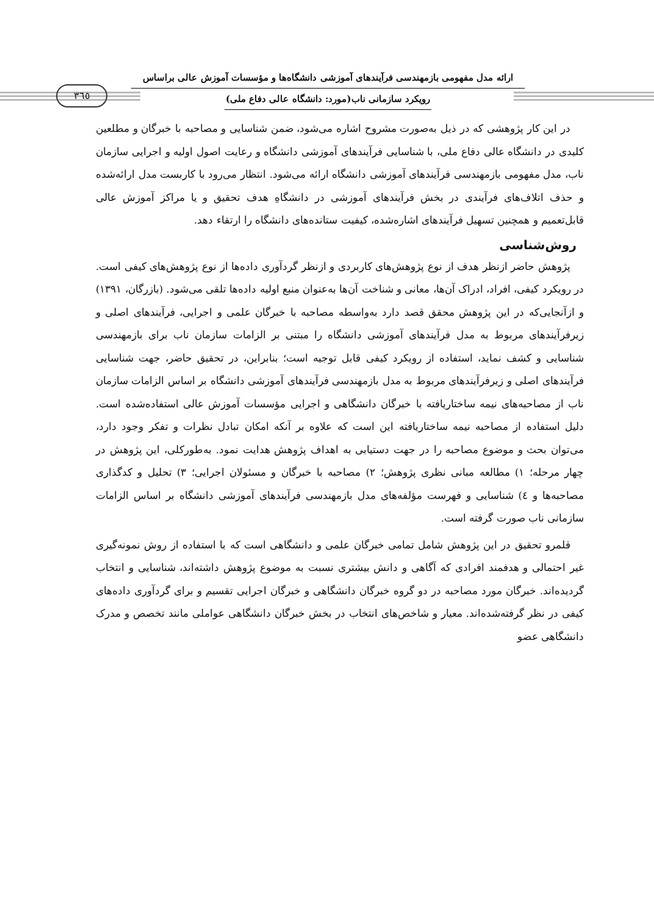ارائه مدل مفهومی بازمهندسی فرآیندهای آموزشی دانشگاه‌ها و مؤسسات آموزش عالی براساس
رویکرد سازمانی ناب(مورد: دانشگاه عالی دفاع ملی)
٣٦٥
در این کار پژوهشی که در ذیل به‌صورت مشروح اشاره می‌شود، ضمن شناسایی و مصاحبه با خبرگان و مطلعین کلیدی در دانشگاه عالی دفاع ملی، با شناسایی فرآیندهای آموزشی دانشگاه و رعایت اصول اولیه و اجرایی سازمان ناب، مدل مفهومی بازمهندسی فرآیندهای آموزشی دانشگاه ارائه می‌شود. انتظار می‌رود با کاربست مدل ارائه‌شده و حذف اتلاف‌های فرآیندی در بخش فرآیندهای آموزشی در دانشگاهِ هدف تحقیق و یا مراکز آموزش عالی قابل‌تعمیم و همچنین تسهیل فرآیندهای اشاره‌شده، کیفیت ستانده‌های دانشگاه را ارتقاء دهد.
روش‌شناسی
پژوهش حاضر ازنظر هدف از نوع پژوهش‌های کاربردی و ازنظر گردآوری داده‌ها از نوع پژوهش‌های کیفی است. در رویکرد کیفی، افراد، ادراک آن‌ها، معانی و شناخت آن‌ها به‌عنوان منبع اولیه داده‌ها تلقی می‌شود. (بازرگان، ١٣٩١) و ازآنجایی‌که در این پژوهش محقق قصد دارد به‌واسطه مصاحبه با خبرگان علمی و اجرایی، فرآیندهای اصلی و زیرفرآیندهای مربوط به مدل فرآیندهای آموزشی دانشگاه را مبتنی بر الزامات سازمان ناب برای بازمهندسی شناسایی و کشف نماید، استفاده از رویکرد کیفی قابل توجیه است؛ بنابراین، در تحقیق حاضر، جهت شناسایی فرآیندهای اصلی و زیرفرآیندهای مربوط به مدل بازمهندسی فرآیندهای آموزشی دانشگاه بر اساس الزامات سازمان ناب از مصاحبه‌های نیمه ساختاریافته با خبرگان دانشگاهی و اجرایی مؤسسات آموزش عالی استفاده‌شده است. دلیل استفاده از مصاحبه نیمه ساختاریافته این است که علاوه بر آنکه امکان تبادل نظرات و تفکر وجود دارد، می‌توان بحث و موضوع مصاحبه را در جهت دستیابی به اهداف پژوهش هدایت نمود. به‌طورکلی، این پژوهش در چهار مرحله؛ ١) مطالعه مبانی نظری پژوهش؛ ٢) مصاحبه با خبرگان و مسئولان اجرایی؛ ٣) تحلیل و کدگذاری مصاحبه‌ها و ٤) شناسایی و فهرست مؤلفه‌های مدل بازمهندسی فرآیندهای آموزشی دانشگاه بر اساس الزامات سازمانی ناب صورت گرفته است.
قلمرو تحقیق در این پژوهش شامل تمامی خبرگان علمی و دانشگاهی است که با استفاده از روش نمونه‌گیری غیر احتمالی و هدفمند افرادی که آگاهی و دانش بیشتری نسبت به موضوع پژوهش داشته‌اند، شناسایی و انتخاب گردیده‌اند. خبرگان مورد مصاحبه در دو گروه خبرگان دانشگاهی و خبرگان اجرایی تقسیم و برای گردآوری داده‌های کیفی در نظر گرفته‌شده‌اند. معیار و شاخص‌های انتخاب در بخش خبرگان دانشگاهی عواملی مانند تخصص و مدرک دانشگاهی عضو